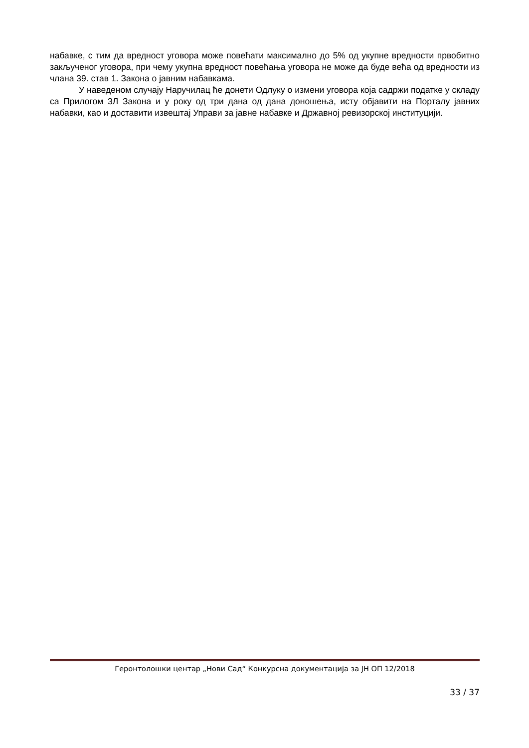набавке, с тим да вредност уговора може повећати максимално до 5% од укупне вредности првобитно закљученог уговора, при чему укупна вредност повећања уговора не може да буде већа од вредности из члана 39. став 1. Закона о јавним набавкама.
У наведеном случају Наручилац ће донети Одлуку о измени уговора која садржи податке у складу са Прилогом 3Л Закона и у року од три дана од дана доношења, исту објавити на Порталу јавних набавки, као и доставити извештај Управи за јавне набавке и Државној ревизорској институцији.
Геронтолошки центар „Нови Сад“ Конкурсна документација за ЈН ОП 12/2018
33 / 37